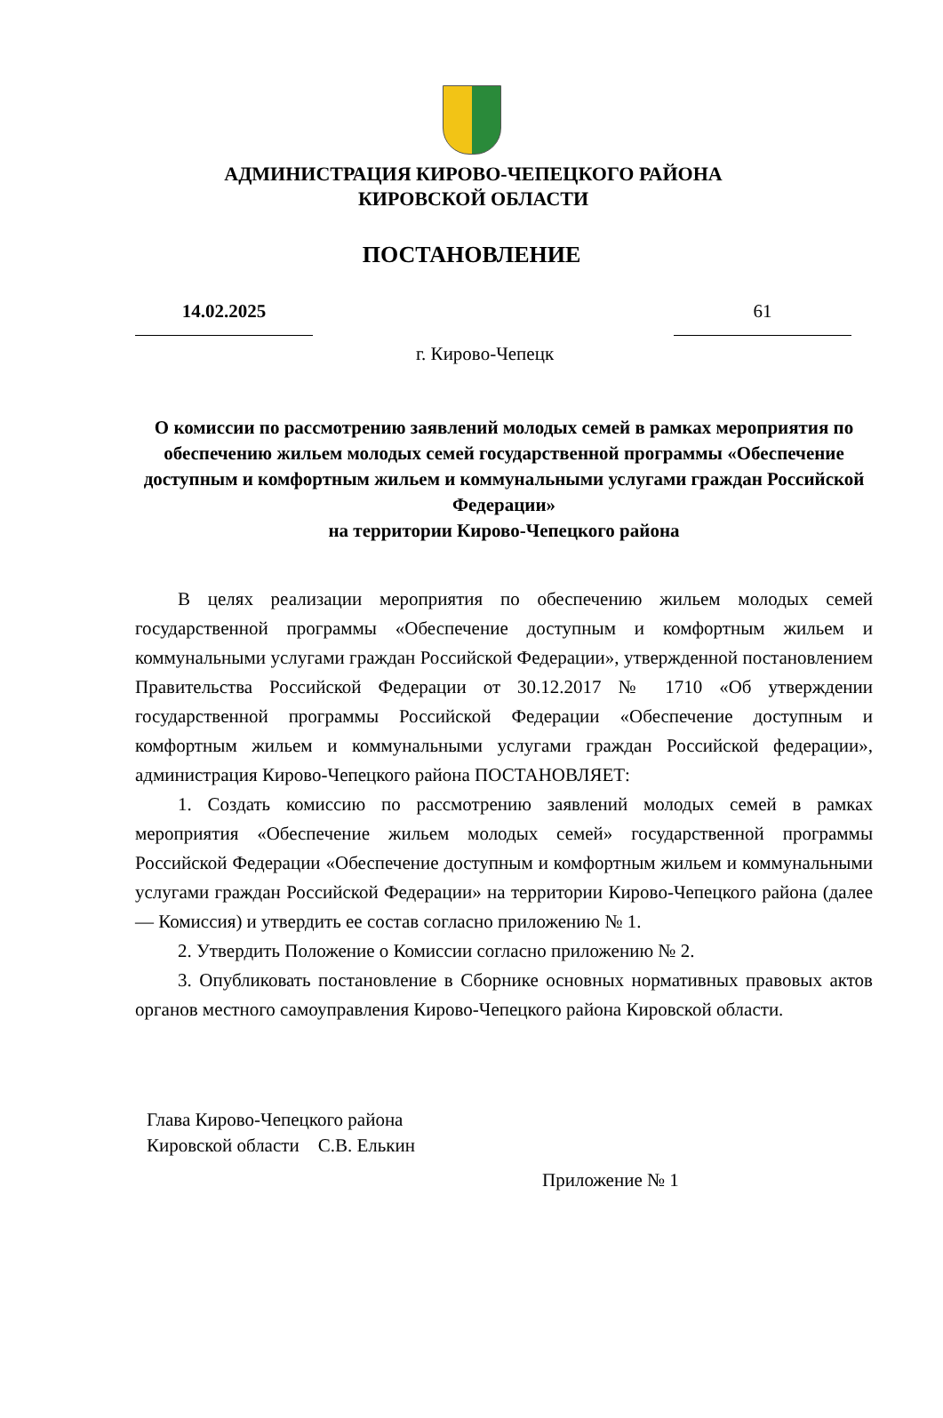АДМИНИСТРАЦИЯ КИРОВО-ЧЕПЕЦКОГО РАЙОНА
КИРОВСКОЙ ОБЛАСТИ
ПОСТАНОВЛЕНИЕ
14.02.2025 61
г. Кирово-Чепецк
О комиссии по рассмотрению заявлений молодых семей в рамках мероприятия по обеспечению жильем молодых семей государственной программы «Обеспечение доступным и комфортным жильем и коммунальными услугами граждан Российской Федерации»
на территории Кирово-Чепецкого района
В целях реализации мероприятия по обеспечению жильем молодых семей государственной программы «Обеспечение доступным и комфортным жильем и коммунальными услугами граждан Российской Федерации», утвержденной постановлением Правительства Российской Федерации от 30.12.2017 № 1710 «Об утверждении государственной программы Российской Федерации «Обеспечение доступным и комфортным жильем и коммунальными услугами граждан Российской федерации», администрация Кирово-Чепецкого района ПОСТАНОВЛЯЕТ:
1. Создать комиссию по рассмотрению заявлений молодых семей в рамках мероприятия «Обеспечение жильем молодых семей» государственной программы Российской Федерации «Обеспечение доступным и комфортным жильем и коммунальными услугами граждан Российской Федерации» на территории Кирово-Чепецкого района (далее — Комиссия) и утвердить ее состав согласно приложению № 1.
2. Утвердить Положение о Комиссии согласно приложению № 2.
3. Опубликовать постановление в Сборнике основных нормативных правовых актов органов местного самоуправления Кирово-Чепецкого района Кировской области.
Глава Кирово-Чепецкого района
Кировской области С.В. Елькин
Приложение № 1